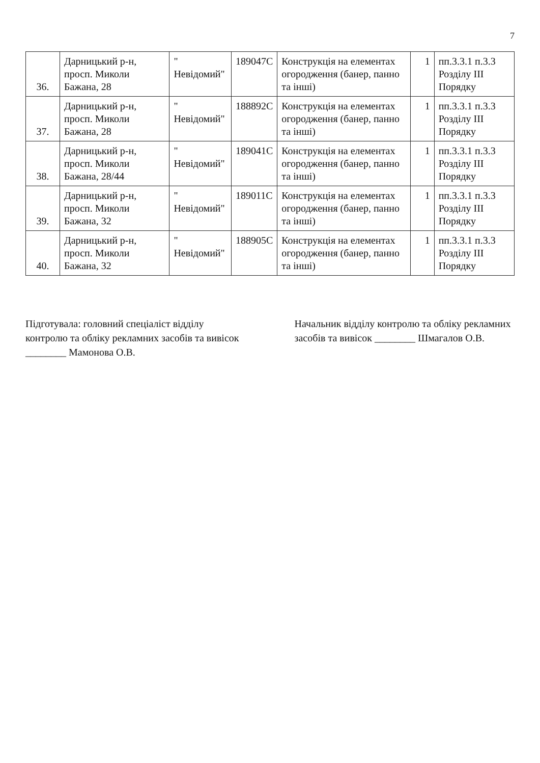7
| 36. | Дарницький р-н, просп. Миколи Бажана, 28 | " Невідомий" | 189047С | Конструкція на елементах огородження (банер, панно та інші) | 1 | пп.3.3.1 п.3.3 Розділу ІІІ Порядку |
| 37. | Дарницький р-н, просп. Миколи Бажана, 28 | " Невідомий" | 188892С | Конструкція на елементах огородження (банер, панно та інші) | 1 | пп.3.3.1 п.3.3 Розділу ІІІ Порядку |
| 38. | Дарницький р-н, просп. Миколи Бажана, 28/44 | " Невідомий" | 189041С | Конструкція на елементах огородження (банер, панно та інші) | 1 | пп.3.3.1 п.3.3 Розділу ІІІ Порядку |
| 39. | Дарницький р-н, просп. Миколи Бажана, 32 | " Невідомий" | 189011С | Конструкція на елементах огородження (банер, панно та інші) | 1 | пп.3.3.1 п.3.3 Розділу ІІІ Порядку |
| 40. | Дарницький р-н, просп. Миколи Бажана, 32 | " Невідомий" | 188905С | Конструкція на елементах огородження (банер, панно та інші) | 1 | пп.3.3.1 п.3.3 Розділу ІІІ Порядку |
Підготувала: головний спеціаліст відділу контролю та обліку рекламних засобів та вивісок ________ Мамонова О.В.
Начальник відділу контролю та обліку рекламних засобів та вивісок ________ Шмагалов О.В.